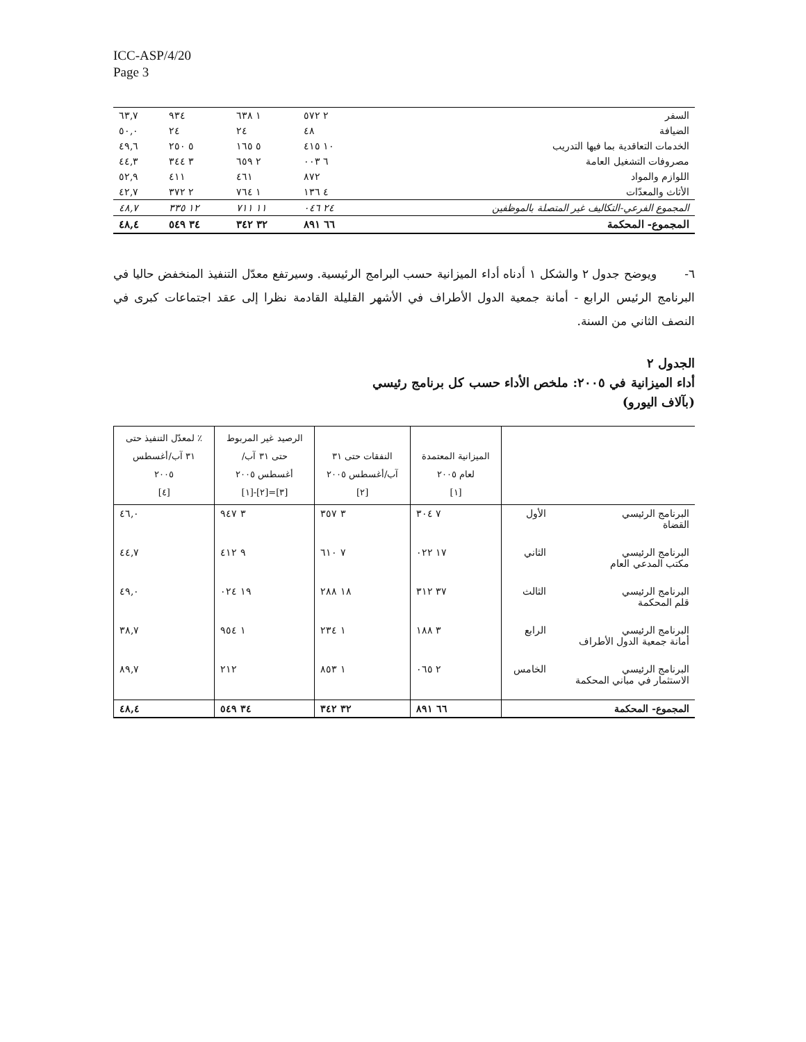ICC-ASP/4/20
Page 3
| السفر | ٢ ٥٧٢ | ١ ٦٣٨ | ٩٣٤ | ٦٣,٧ |
| الضيافة | ٤٨ | ٢٤ | ٢٤ | ٥٠,٠ |
| الخدمات التعاقدية بما فيها التدريب | ١٠ ٤١٥ | ٥ ١٦٥ | ٥ ٢٥٠ | ٤٩,٦ |
| مصروفات التشغيل العامة | ٦ ٠٠٣ | ٢ ٦٥٩ | ٣ ٣٤٤ | ٤٤,٣ |
| اللوازم والمواد | ٨٧٢ | ٤٦١ | ٤١١ | ٥٢,٩ |
| الأثاث والمعدّات | ٤ ١٣٦ | ١ ٧٦٤ | ٢ ٣٧٢ | ٤٢,٧ |
| المجموع الفرعي-التكاليف غير المتصلة بالموظفين | ٢٤ ٠٤٦ | ١١ ٧١١ | ١٢ ٣٣٥ | ٤٨,٧ |
| المجموع- المحكمة | ٦٦ ٨٩١ | ٣٢ ٣٤٢ | ٣٤ ٥٤٩ | ٤٨,٤ |
٦- ويوضح جدول ٢ والشكل ١ أدناه أداء الميزانية حسب البرامج الرئيسية. وسيرتفع معدّل التنفيذ المنخفض حاليا في البرنامج الرئيس الرابع - أمانة جمعية الدول الأطراف في الأشهر القليلة القادمة نظرا إلى عقد اجتماعات كبرى في النصف الثاني من السنة.
الجدول ٢
أداء الميزانية في ٢٠٠٥: ملخص الأداء حسب كل برنامج رئيسي
(بآلاف اليورو)
| | | الميزانية المعتمدة لعام ٢٠٠٥ [١] | النفقات حتى ٣١ آب/أغسطس ٢٠٠٥ [٢] | الرصيد غير المربوط حتى ٣١ آب/ أغسطس ٢٠٠٥ [٣]=[٢]-[١] | ٪ لمعدّل التنفيذ حتى ٣١ آب/أغسطس ٢٠٠٥ [٤] |
| --- | --- | --- | --- | --- | --- |
| البرنامج الرئيسي القضاة | الأول | ٧ ٣٠٤ | ٣ ٣٥٧ | ٣ ٩٤٧ | ٤٦,٠ |
| البرنامج الرئيسي مكتب المدعي العام | الثاني | ١٧ ٠٢٢ | ٧ ٦١٠ | ٩ ٤١٢ | ٤٤,٧ |
| البرنامج الرئيسي قلم المحكمة | الثالث | ٣٧ ٣١٢ | ١٨ ٢٨٨ | ١٩ ٠٢٤ | ٤٩,٠ |
| البرنامج الرئيسي أمانة جمعية الدول الأطراف | الرابع | ٣ ١٨٨ | ١ ٢٣٤ | ١ ٩٥٤ | ٣٨,٧ |
| البرنامج الرئيسي الاستثمار في مباني المحكمة | الخامس | ٢ ٠٦٥ | ١ ٨٥٣ | ٢١٢ | ٨٩,٧ |
| المجموع- المحكمة | | ٦٦ ٨٩١ | ٣٢ ٣٤٢ | ٣٤ ٥٤٩ | ٤٨,٤ |